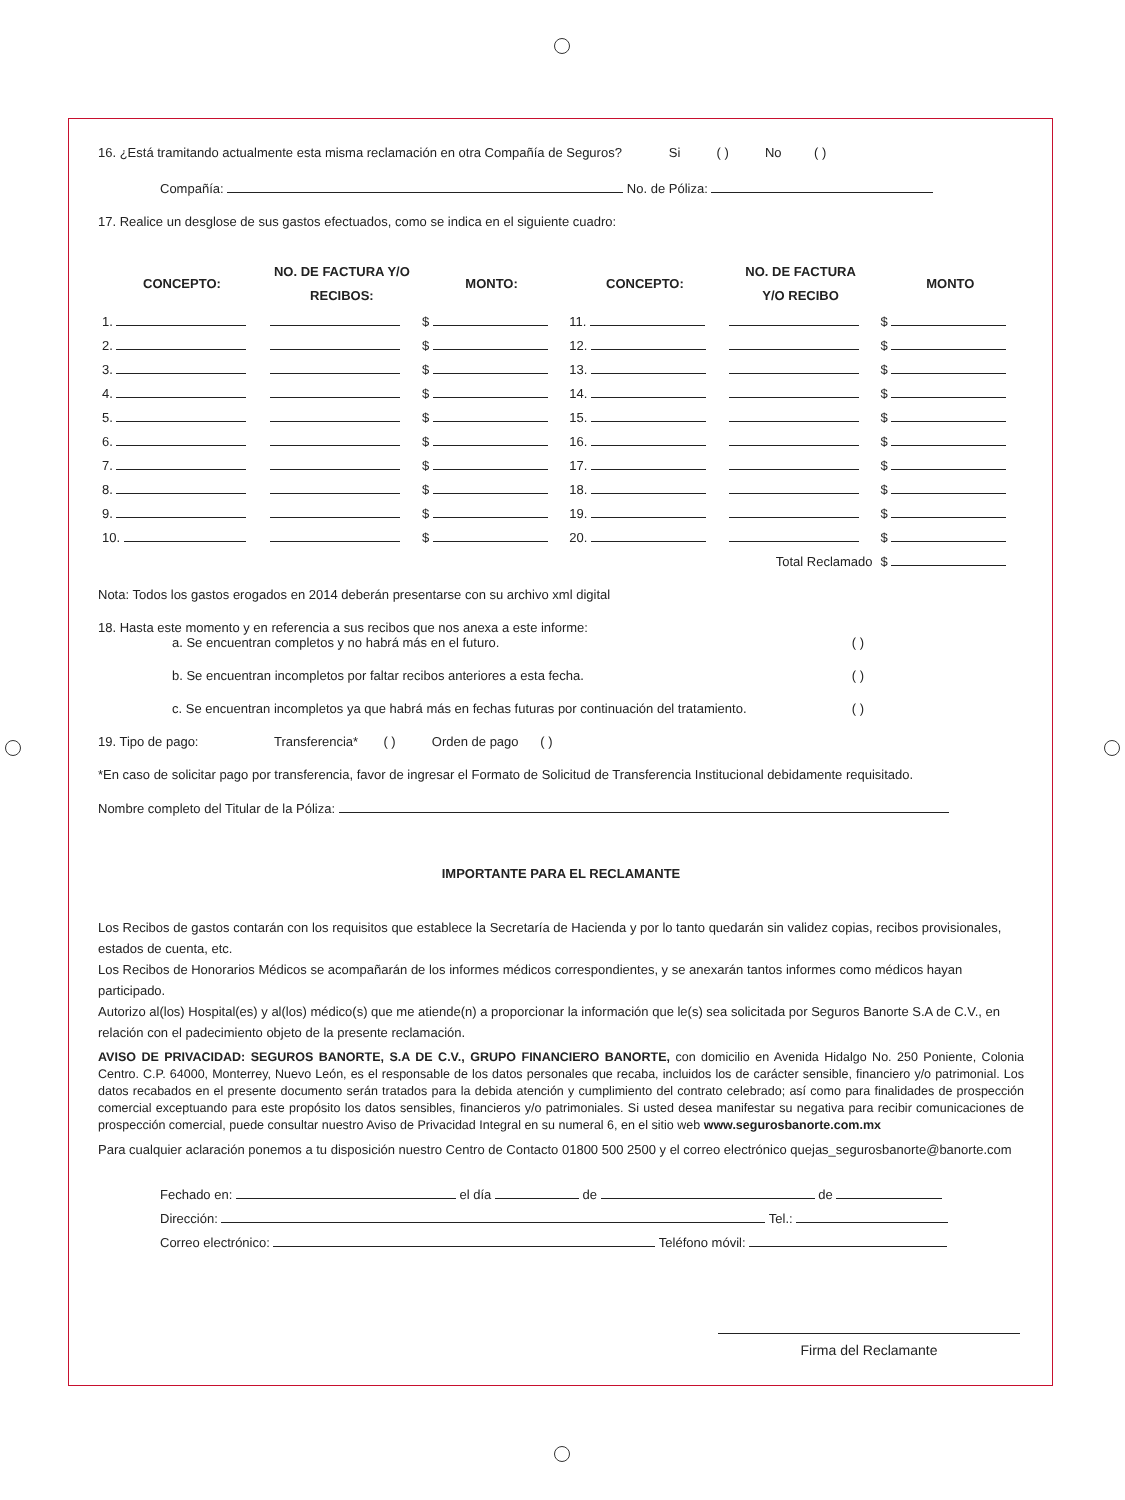16. ¿Está tramitando actualmente esta misma reclamación en otra Compañía de Seguros? Si ( ) No ( )
Compañía: No. de Póliza:
17. Realice un desglose de sus gastos efectuados, como se indica en el siguiente cuadro:
| CONCEPTO: | NO. DE FACTURA Y/O RECIBOS: | MONTO: | CONCEPTO: | NO. DE FACTURA Y/O RECIBO | MONTO |
| --- | --- | --- | --- | --- | --- |
| 1. | | $ | 11. | | $ |
| 2. | | $ | 12. | | $ |
| 3. | | $ | 13. | | $ |
| 4. | | $ | 14. | | $ |
| 5. | | $ | 15. | | $ |
| 6. | | $ | 16. | | $ |
| 7. | | $ | 17. | | $ |
| 8. | | $ | 18. | | $ |
| 9. | | $ | 19. | | $ |
| 10. | | $ | 20. | | $ |
| | | | | Total Reclamado | $ |
Nota: Todos los gastos erogados en 2014 deberán presentarse con su archivo xml digital
18. Hasta este momento y en referencia a sus recibos que nos anexa a este informe:
a. Se encuentran completos y no habrá más en el futuro. ( )
b. Se encuentran incompletos por faltar recibos anteriores a esta fecha. ( )
c. Se encuentran incompletos ya que habrá más en fechas futuras por continuación del tratamiento. ( )
19. Tipo de pago: Transferencia* ( ) Orden de pago ( )
*En caso de solicitar pago por transferencia, favor de ingresar el Formato de Solicitud de Transferencia Institucional debidamente requisitado.
Nombre completo del Titular de la Póliza:
IMPORTANTE PARA EL RECLAMANTE
Los Recibos de gastos contarán con los requisitos que establece la Secretaría de Hacienda y por lo tanto quedarán sin validez copias, recibos provisionales, estados de cuenta, etc.
Los Recibos de Honorarios Médicos se acompañarán de los informes médicos correspondientes, y se anexarán tantos informes como médicos hayan participado.
Autorizo al(los) Hospital(es) y al(los) médico(s) que me atiende(n) a proporcionar la información que le(s) sea solicitada por Seguros Banorte S.A de C.V., en relación con el padecimiento objeto de la presente reclamación.
AVISO DE PRIVACIDAD: SEGUROS BANORTE, S.A DE C.V., GRUPO FINANCIERO BANORTE, con domicilio en Avenida Hidalgo No. 250 Poniente, Colonia Centro. C.P. 64000, Monterrey, Nuevo León, es el responsable de los datos personales que recaba, incluidos los de carácter sensible, financiero y/o patrimonial. Los datos recabados en el presente documento serán tratados para la debida atención y cumplimiento del contrato celebrado; así como para finalidades de prospección comercial exceptuando para este propósito los datos sensibles, financieros y/o patrimoniales. Si usted desea manifestar su negativa para recibir comunicaciones de prospección comercial, puede consultar nuestro Aviso de Privacidad Integral en su numeral 6, en el sitio web www.segurosbanorte.com.mx
Para cualquier aclaración ponemos a tu disposición nuestro Centro de Contacto 01800 500 2500 y el correo electrónico quejas_segurosbanorte@banorte.com
Fechado en: el día de de
Dirección: Tel.:
Correo electrónico: Teléfono móvil:
Firma del Reclamante